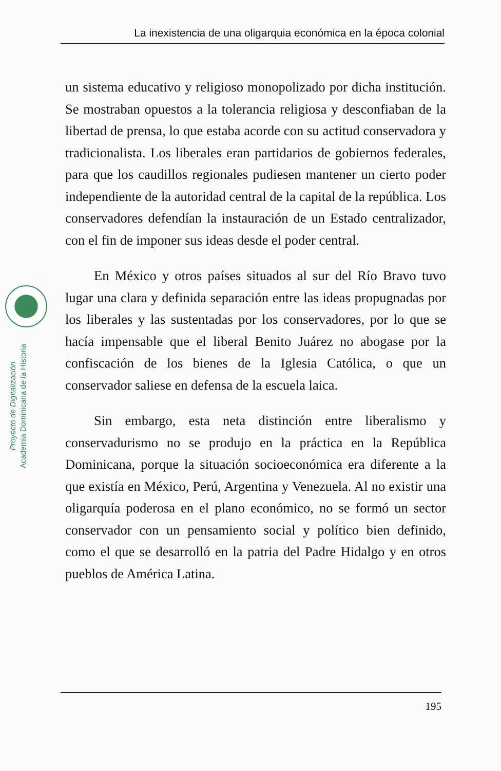La inexistencia de una oligarquia económica en la época colonial
Proyecto de Digitalización
Academia Dominicana de la Historia
un sistema educativo y religioso monopolizado por dicha institución. Se mostraban opuestos a la tolerancia religiosa y desconfiaban de la libertad de prensa, lo que estaba acorde con su actitud conservadora y tradicionalista. Los liberales eran partidarios de gobiernos federales, para que los caudillos regionales pudiesen mantener un cierto poder independiente de la autoridad central de la capital de la república. Los conservadores defendían la instauración de un Estado centralizador, con el fin de imponer sus ideas desde el poder central.
En México y otros países situados al sur del Río Bravo tuvo lugar una clara y definida separación entre las ideas propugnadas por los liberales y las sustentadas por los conservadores, por lo que se hacía impensable que el liberal Benito Juárez no abogase por la confiscación de los bienes de la Iglesia Católica, o que un conservador saliese en defensa de la escuela laica.
Sin embargo, esta neta distinción entre liberalismo y conservadurismo no se produjo en la práctica en la República Dominicana, porque la situación socioeconómica era diferente a la que existía en México, Perú, Argentina y Venezuela. Al no existir una oligarquía poderosa en el plano económico, no se formó un sector conservador con un pensamiento social y político bien definido, como el que se desarrolló en la patria del Padre Hidalgo y en otros pueblos de América Latina.
195